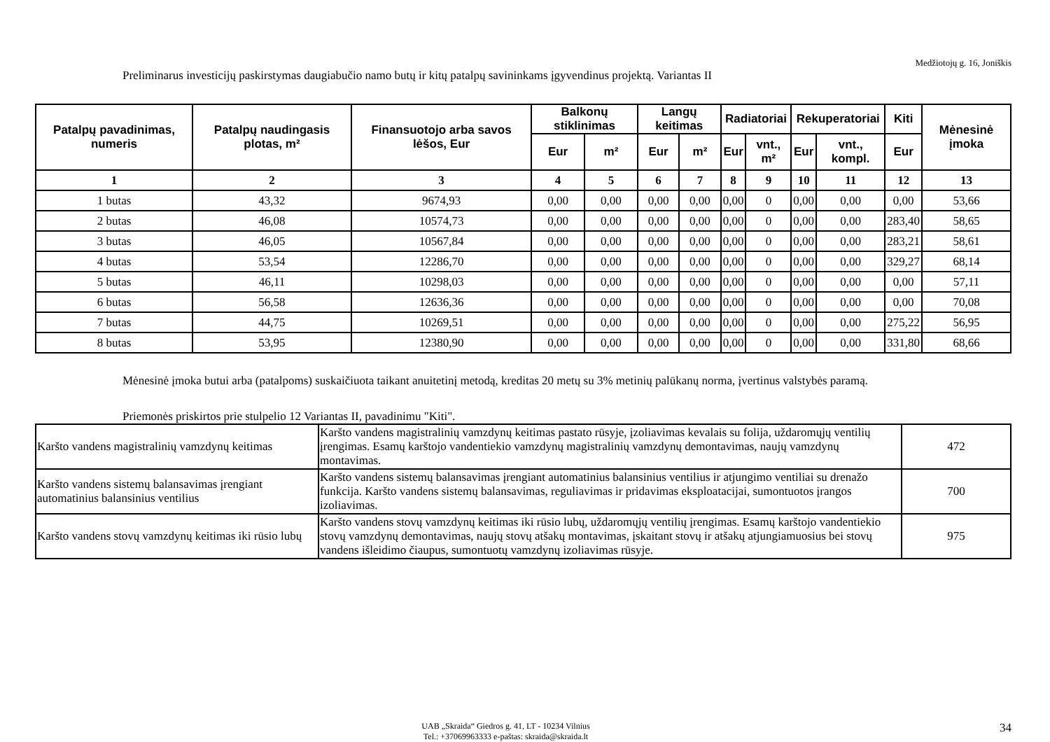Medžiotojų g. 16, Joniškis
Preliminarus investicijų paskirstymas daugiabučio namo butų ir kitų patalpų savininkams įgyvendinus projektą. Variantas II
| Patalpų pavadinimas, numeris | Patalpų naudingasis plotas, m² | Finansuotojo arba savos lėšos, Eur | Balkonų stiklinimas | | Langų keitimas | | Radiatoriai | | Rekuperatoriai | | Kiti | Mėnesinė įmoka |
| --- | --- | --- | --- | --- | --- | --- | --- | --- | --- | --- | --- | --- |
| | | | Eur | m² | Eur | m² | Eur | vnt., m² | Eur | vnt., kompl. | Eur | |
| 1 | 2 | 3 | 4 | 5 | 6 | 7 | 8 | 9 | 10 | 11 | 12 | 13 |
| 1 butas | 43,32 | 9674,93 | 0,00 | 0,00 | 0,00 | 0,00 | 0,00 | 0 | 0,00 | 0,00 | 0,00 | 53,66 |
| 2 butas | 46,08 | 10574,73 | 0,00 | 0,00 | 0,00 | 0,00 | 0,00 | 0 | 0,00 | 0,00 | 283,40 | 58,65 |
| 3 butas | 46,05 | 10567,84 | 0,00 | 0,00 | 0,00 | 0,00 | 0,00 | 0 | 0,00 | 0,00 | 283,21 | 58,61 |
| 4 butas | 53,54 | 12286,70 | 0,00 | 0,00 | 0,00 | 0,00 | 0,00 | 0 | 0,00 | 0,00 | 329,27 | 68,14 |
| 5 butas | 46,11 | 10298,03 | 0,00 | 0,00 | 0,00 | 0,00 | 0,00 | 0 | 0,00 | 0,00 | 0,00 | 57,11 |
| 6 butas | 56,58 | 12636,36 | 0,00 | 0,00 | 0,00 | 0,00 | 0,00 | 0 | 0,00 | 0,00 | 0,00 | 70,08 |
| 7 butas | 44,75 | 10269,51 | 0,00 | 0,00 | 0,00 | 0,00 | 0,00 | 0 | 0,00 | 0,00 | 275,22 | 56,95 |
| 8 butas | 53,95 | 12380,90 | 0,00 | 0,00 | 0,00 | 0,00 | 0,00 | 0 | 0,00 | 0,00 | 331,80 | 68,66 |
Mėnesinė įmoka butui arba (patalpoms) suskaičiuota taikant anuitetinį metodą, kreditas 20 metų su 3% metinių palūkanų norma, įvertinus valstybės paramą.
Priemonės priskirtos prie stulpelio 12 Variantas II, pavadinimu "Kiti".
| Karšto vandens magistralinių vamzdynų keitimas | Karšto vandens magistralinių vamzdynų keitimas pastato rūsyje, įzoliavimas kevalais su folija, uždaromųjų ventilių įrengimas. Esamų karštojo vandentiekio vamzdynų magistralinių vamzdynų demontavimas, naujų vamzdynų montavimas. | 472 |
| Karšto vandens sistemų balansavimas įrengiant automatinius balansinius ventilius | Karšto vandens sistemų balansavimas įrengiant automatinius balansinius ventilius ir atjungimo ventiliai su drenažo funkcija. Karšto vandens sistemų balansavimas, reguliavimas ir pridavimas eksploatacijai, sumontuotos įrangos izoliavimas. | 700 |
| Karšto vandens stovų vamzdynų keitimas iki rūsio lubų | Karšto vandens stovų vamzdynų keitimas iki rūsio lubų, uždaromųjų ventilių įrengimas. Esamų karštojo vandentiekio stovų vamzdynų demontavimas, naujų stovų atšakų montavimas, įskaitant stovų ir atšakų atjungiamuosius bei stovų vandens išleidimo čiaupus, sumontuotų vamzdynų izoliavimas rūsyje. | 975 |
UAB „Skraida“ Giedros g. 41, LT - 10234 Vilnius
Tel.: +37069963333 e-paštas: skraida@skraida.lt
34